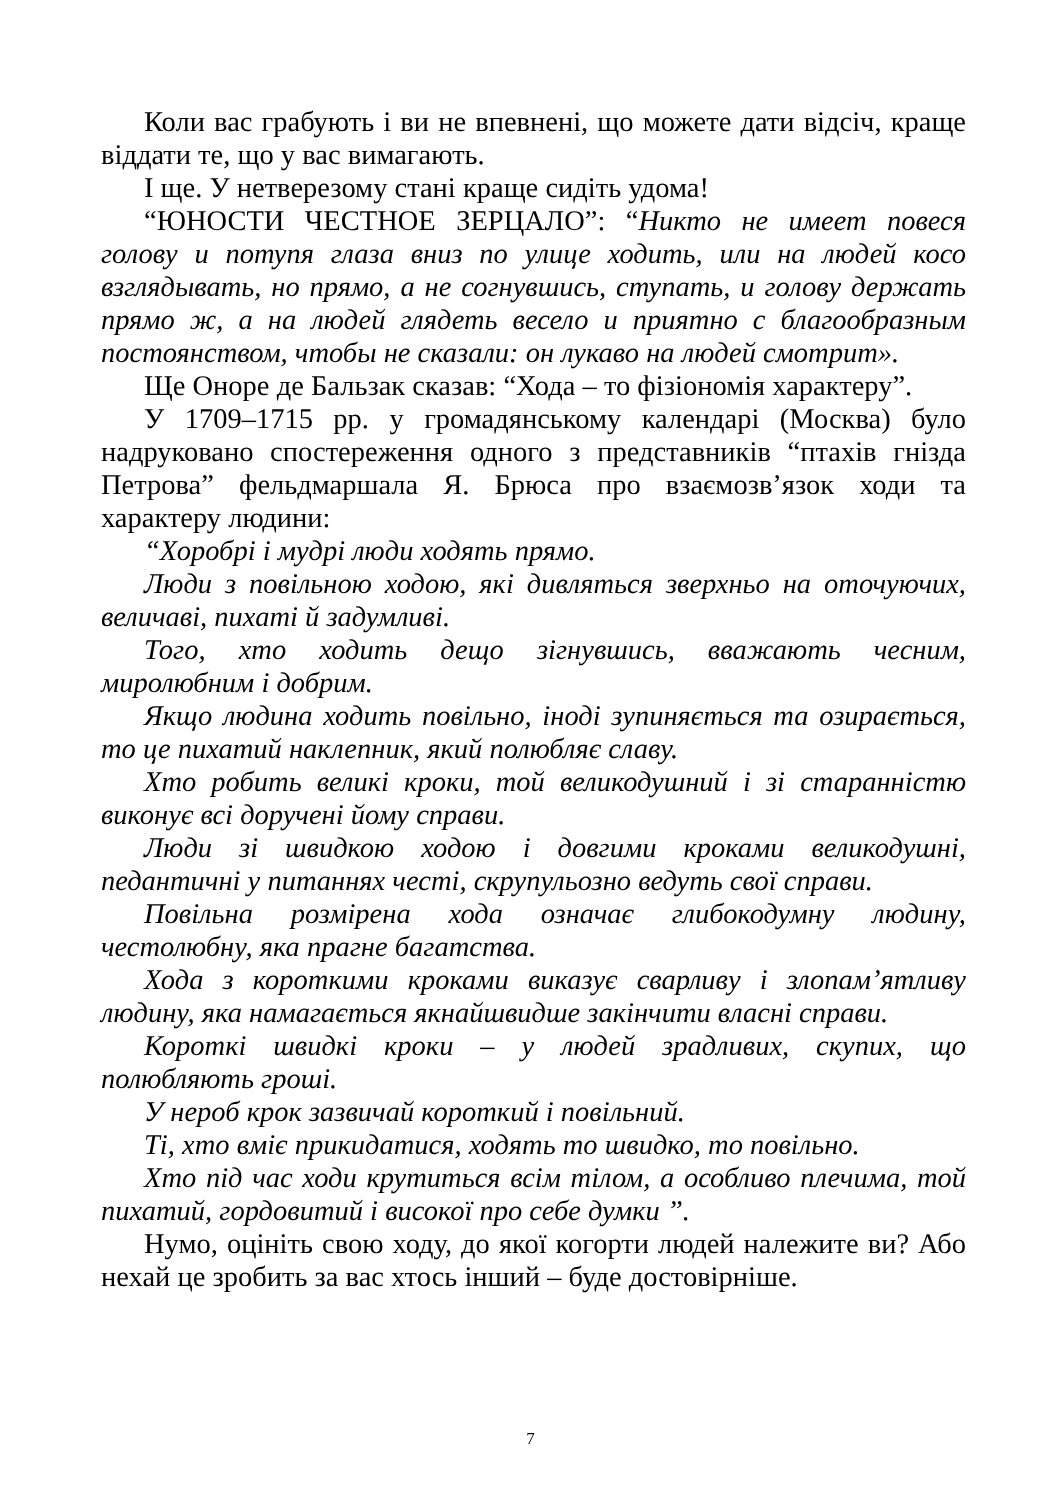Коли вас грабують і ви не впевнені, що можете дати відсіч, краще віддати те, що у вас вимагають.
І ще. У нетверезому стані краще сидіть удома!
“ЮНОСТИ ЧЕСТНОЕ ЗЕРЦАЛО”: “Никто не имеет повеся голову и потупя глаза вниз по улице ходить, или на людей косо взглядывать, но прямо, а не согнувшись, ступать, и голову держать прямо ж, а на людей глядеть весело и приятно с благообразным постоянством, чтобы не сказали: он лукаво на людей смотрит».
Ще Оноре де Бальзак сказав: “Хода – то фізіономія характеру”.
У 1709–1715 рр. у громадянському календарі (Москва) було надруковано спостереження одного з представників “птахів гнізда Петрова” фельдмаршала Я. Брюса про взаємозв’язок ходи та характеру людини:
“Хоробрі і мудрі люди ходять прямо.
Люди з повільною ходою, які дивляться зверхньо на оточуючих, величаві, пихаті й задумливі.
Того, хто ходить дещо зігнувшись, вважають чесним, миролюбним і добрим.
Якщо людина ходить повільно, іноді зупиняється та озирається, то це пихатий наклепник, який полюбляє славу.
Хто робить великі кроки, той великодушний і зі старанністю виконує всі доручені йому справи.
Люди зі швидкою ходою і довгими кроками великодушні, педантичні у питаннях честі, скрупульозно ведуть свої справи.
Повільна розмірена хода означає глибокодумну людину, честолюбну, яка прагне багатства.
Хода з короткими кроками виказує сварливу і злопам’ятливу людину, яка намагається якнайшвидше закінчити власні справи.
Короткі швидкі кроки – у людей зрадливих, скупих, що полюбляють гроші.
У нероб крок зазвичай короткий і повільний.
Ті, хто вміє прикидатися, ходять то швидко, то повільно.
Хто під час ходи крутиться всім тілом, а особливо плечима, той пихатий, гордовитий і високої про себе думки ”.
Нумо, оцініть свою ходу, до якої когорти людей належите ви? Або нехай це зробить за вас хтось інший – буде достовірніше.
7